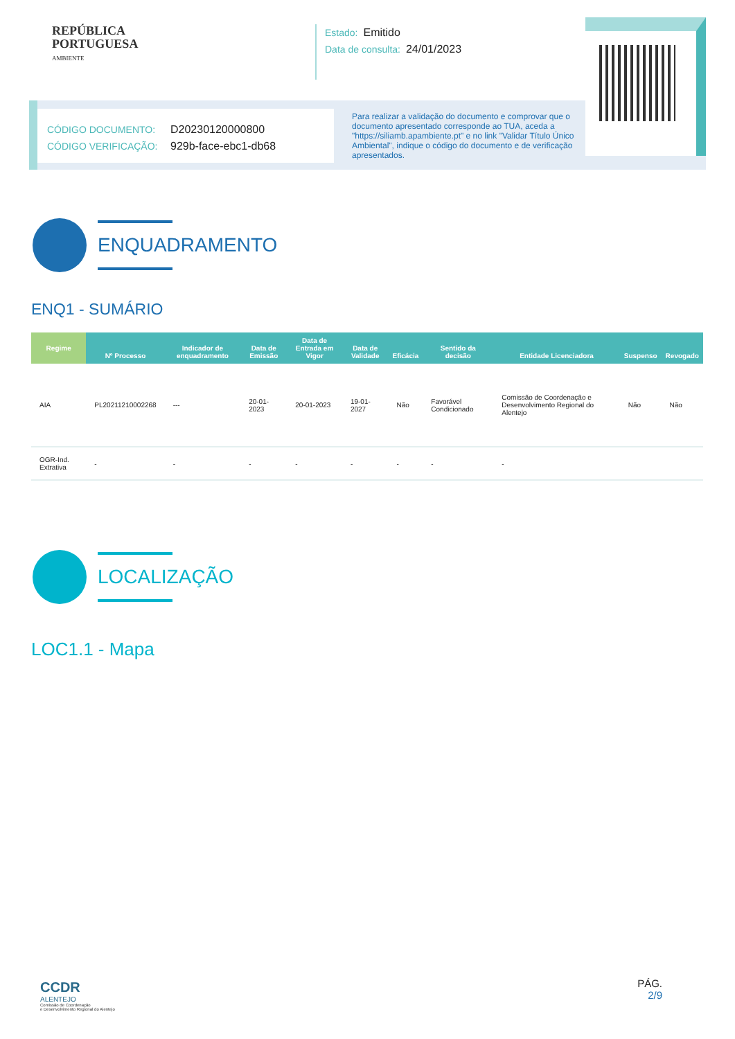REPÚBLICA
PORTUGUESA
AMBIENTE
Estado: Emitido
Data de consulta: 24/01/2023
CÓDIGO DOCUMENTO: D20230120000800
CÓDIGO VERIFICAÇÃO: 929b-face-ebc1-db68
Para realizar a validação do documento e comprovar que o documento apresentado corresponde ao TUA, aceda a "https://siliamb.apambiente.pt" e no link "Validar Título Único Ambiental", indique o código do documento e de verificação apresentados.
ENQUADRAMENTO
ENQ1 - SUMÁRIO
| Regime | Nº Processo | Indicador de enquadramento | Data de Emissão | Data de Entrada em Vigor | Data de Validade | Eficácia | Sentido da decisão | Entidade Licenciadora | Suspenso | Revogado |
| --- | --- | --- | --- | --- | --- | --- | --- | --- | --- | --- |
| AIA | PL20211210002268 | --- | 20-01-2023 | 20-01-2023 | 19-01-2027 | Não | Favorável Condicionado | Comissão de Coordenação e Desenvolvimento Regional do Alentejo | Não | Não |
| OGR-Ind. Extrativa | - | - | - | - | - | - | - | - | | |
LOCALIZAÇÃO
LOC1.1 - Mapa
CCDR
ALENTEJO
Comissão de Coordenação
e Desenvolvimento Regional do Alentejo
PÁG.
2/9